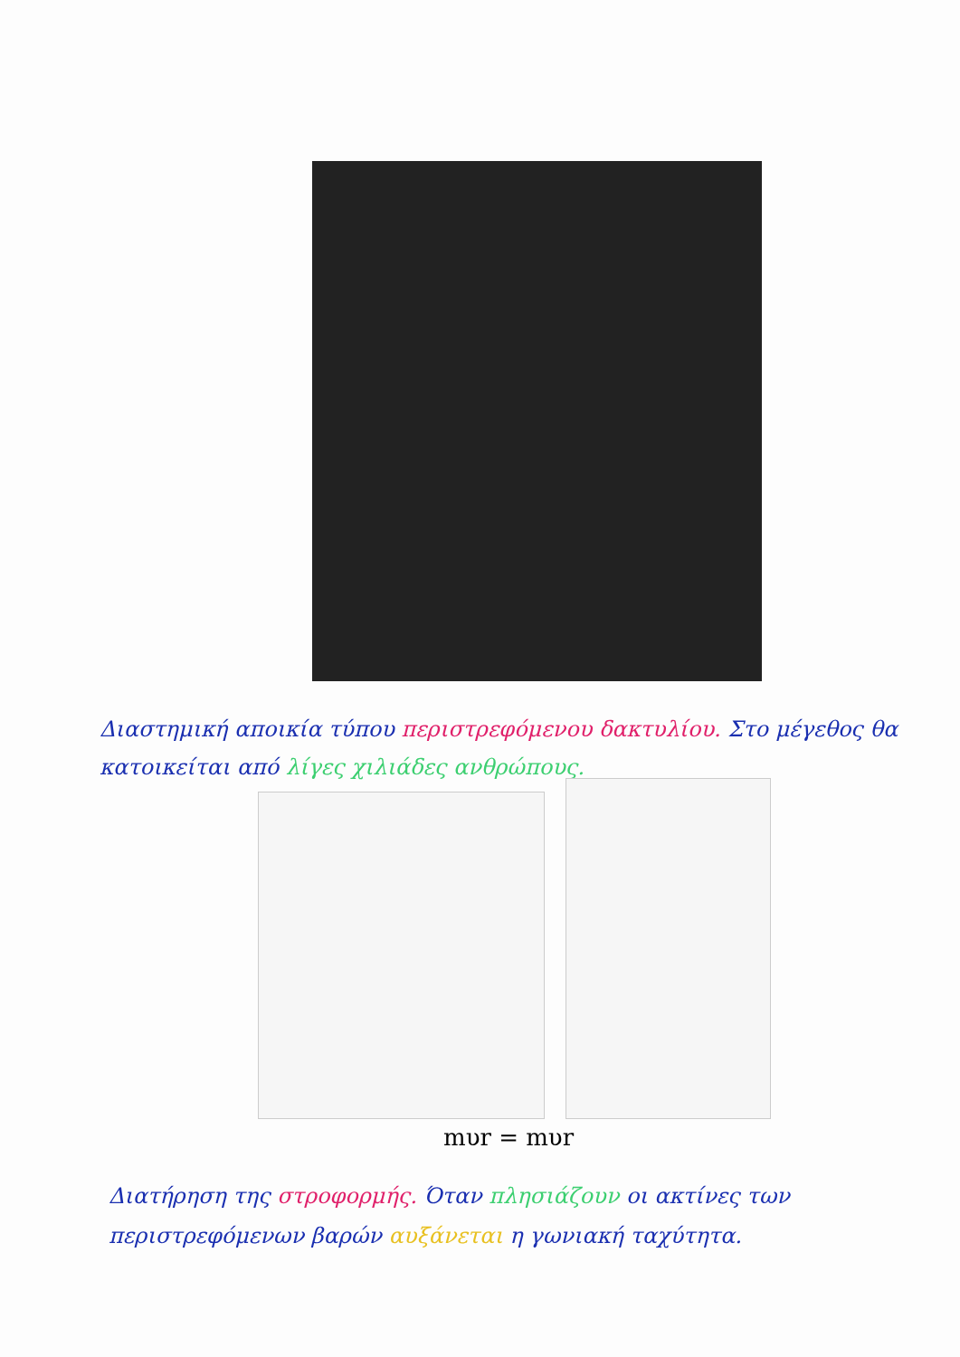Διαστημική αποικία τύπου περιστρεφόμενου δακτυλίου. Στο μέγεθος θα κατοικείται από λίγες χιλιάδες ανθρώπους.
mυr = mυr
Διατήρηση της στροφορμής. Όταν πλησιάζουν οι ακτίνες των περιστρεφόμενων βαρών αυξάνεται η γωνιακή ταχύτητα.